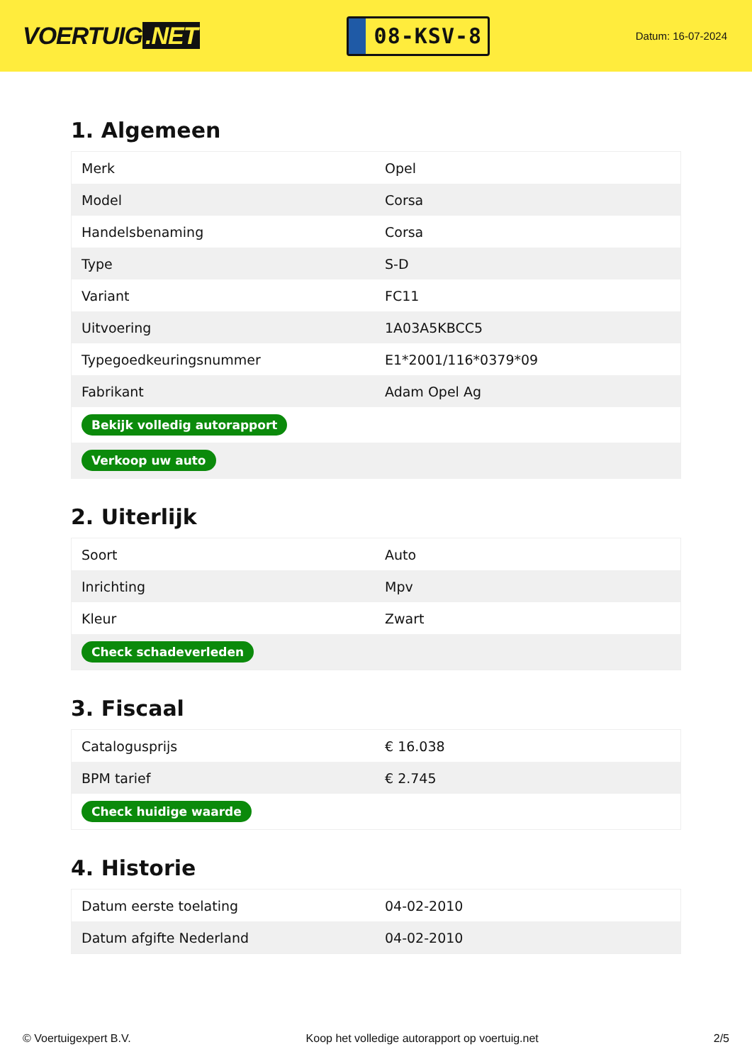VOERTUIG.NET
08-KSV-8
Datum: 16-07-2024
1. Algemeen
| Merk | Opel |
| Model | Corsa |
| Handelsbenaming | Corsa |
| Type | S-D |
| Variant | FC11 |
| Uitvoering | 1A03A5KBCC5 |
| Typegoedkeuringsnummer | E1*2001/116*0379*09 |
| Fabrikant | Adam Opel Ag |
| Bekijk volledig autorapport | |
| Verkoop uw auto | |
2. Uiterlijk
| Soort | Auto |
| Inrichting | Mpv |
| Kleur | Zwart |
| Check schadeverleden | |
3. Fiscaal
| Catalogusprijs | € 16.038 |
| BPM tarief | € 2.745 |
| Check huidige waarde | |
4. Historie
| Datum eerste toelating | 04-02-2010 |
| Datum afgifte Nederland | 04-02-2010 |
© Voertuigexpert B.V. Koop het volledige autorapport op voertuig.net 2/5